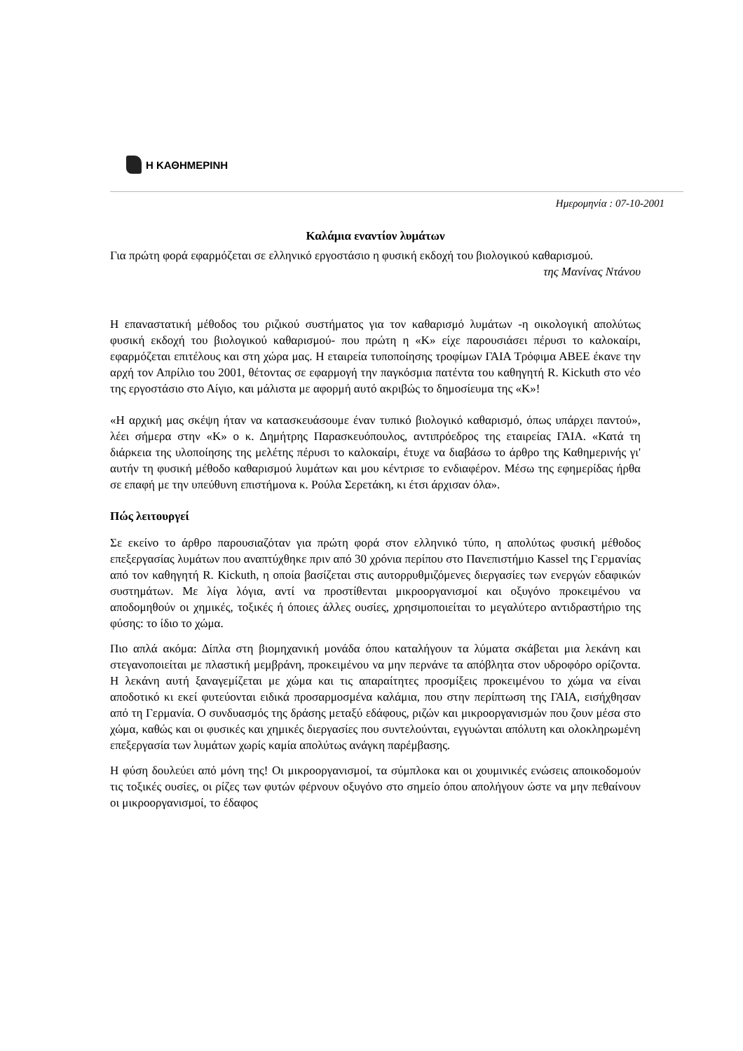Η ΚΑΘΗΜΕΡΙΝΗ
Ημερομηνία : 07-10-2001
Καλάμια εναντίον λυμάτων
Για πρώτη φορά εφαρμόζεται σε ελληνικό εργοστάσιο η φυσική εκδοχή του βιολογικού καθαρισμού.
της Μανίνας Ντάνου
Η επαναστατική μέθοδος του ριζικού συστήματος για τον καθαρισμό λυμάτων -η οικολογική απολύτως φυσική εκδοχή του βιολογικού καθαρισμού- που πρώτη η «Κ» είχε παρουσιάσει πέρυσι το καλοκαίρι, εφαρμόζεται επιτέλους και στη χώρα μας. Η εταιρεία τυποποίησης τροφίμων ΓΑΙΑ Τρόφιμα ΑΒΕΕ έκανε την αρχή τον Απρίλιο του 2001, θέτοντας σε εφαρμογή την παγκόσμια πατέντα του καθηγητή R. Kickuth στο νέο της εργοστάσιο στο Αίγιο, και μάλιστα με αφορμή αυτό ακριβώς το δημοσίευμα της «Κ»!
«Η αρχική μας σκέψη ήταν να κατασκευάσουμε έναν τυπικό βιολογικό καθαρισμό, όπως υπάρχει παντού», λέει σήμερα στην «Κ» ο κ. Δημήτρης Παρασκευόπουλος, αντιπρόεδρος της εταιρείας ΓΑΙΑ. «Κατά τη διάρκεια της υλοποίησης της μελέτης πέρυσι το καλοκαίρι, έτυχε να διαβάσω το άρθρο της Καθημερινής γι' αυτήν τη φυσική μέθοδο καθαρισμού λυμάτων και μου κέντρισε το ενδιαφέρον. Μέσω της εφημερίδας ήρθα σε επαφή με την υπεύθυνη επιστήμονα κ. Ρούλα Σερετάκη, κι έτσι άρχισαν όλα».
Πώς λειτουργεί
Σε εκείνο το άρθρο παρουσιαζόταν για πρώτη φορά στον ελληνικό τύπο, η απολύτως φυσική μέθοδος επεξεργασίας λυμάτων που αναπτύχθηκε πριν από 30 χρόνια περίπου στο Πανεπιστήμιο Kassel της Γερμανίας από τον καθηγητή R. Kickuth, η οποία βασίζεται στις αυτορρυθμιζόμενες διεργασίες των ενεργών εδαφικών συστημάτων. Με λίγα λόγια, αντί να προστίθενται μικροοργανισμοί και οξυγόνο προκειμένου να αποδομηθούν οι χημικές, τοξικές ή όποιες άλλες ουσίες, χρησιμοποιείται το μεγαλύτερο αντιδραστήριο της φύσης: το ίδιο το χώμα.
Πιο απλά ακόμα: Δίπλα στη βιομηχανική μονάδα όπου καταλήγουν τα λύματα σκάβεται μια λεκάνη και στεγανοποιείται με πλαστική μεμβράνη, προκειμένου να μην περνάνε τα απόβλητα στον υδροφόρο ορίζοντα. Η λεκάνη αυτή ξαναγεμίζεται με χώμα και τις απαραίτητες προσμίξεις προκειμένου το χώμα να είναι αποδοτικό κι εκεί φυτεύονται ειδικά προσαρμοσμένα καλάμια, που στην περίπτωση της ΓΑΙΑ, εισήχθησαν από τη Γερμανία. Ο συνδυασμός της δράσης μεταξύ εδάφους, ριζών και μικροοργανισμών που ζουν μέσα στο χώμα, καθώς και οι φυσικές και χημικές διεργασίες που συντελούνται, εγγυώνται απόλυτη και ολοκληρωμένη επεξεργασία των λυμάτων χωρίς καμία απολύτως ανάγκη παρέμβασης.
Η φύση δουλεύει από μόνη της! Οι μικροοργανισμοί, τα σύμπλοκα και οι χουμινικές ενώσεις αποικοδομούν τις τοξικές ουσίες, οι ρίζες των φυτών φέρνουν οξυγόνο στο σημείο όπου απολήγουν ώστε να μην πεθαίνουν οι μικροοργανισμοί, το έδαφος